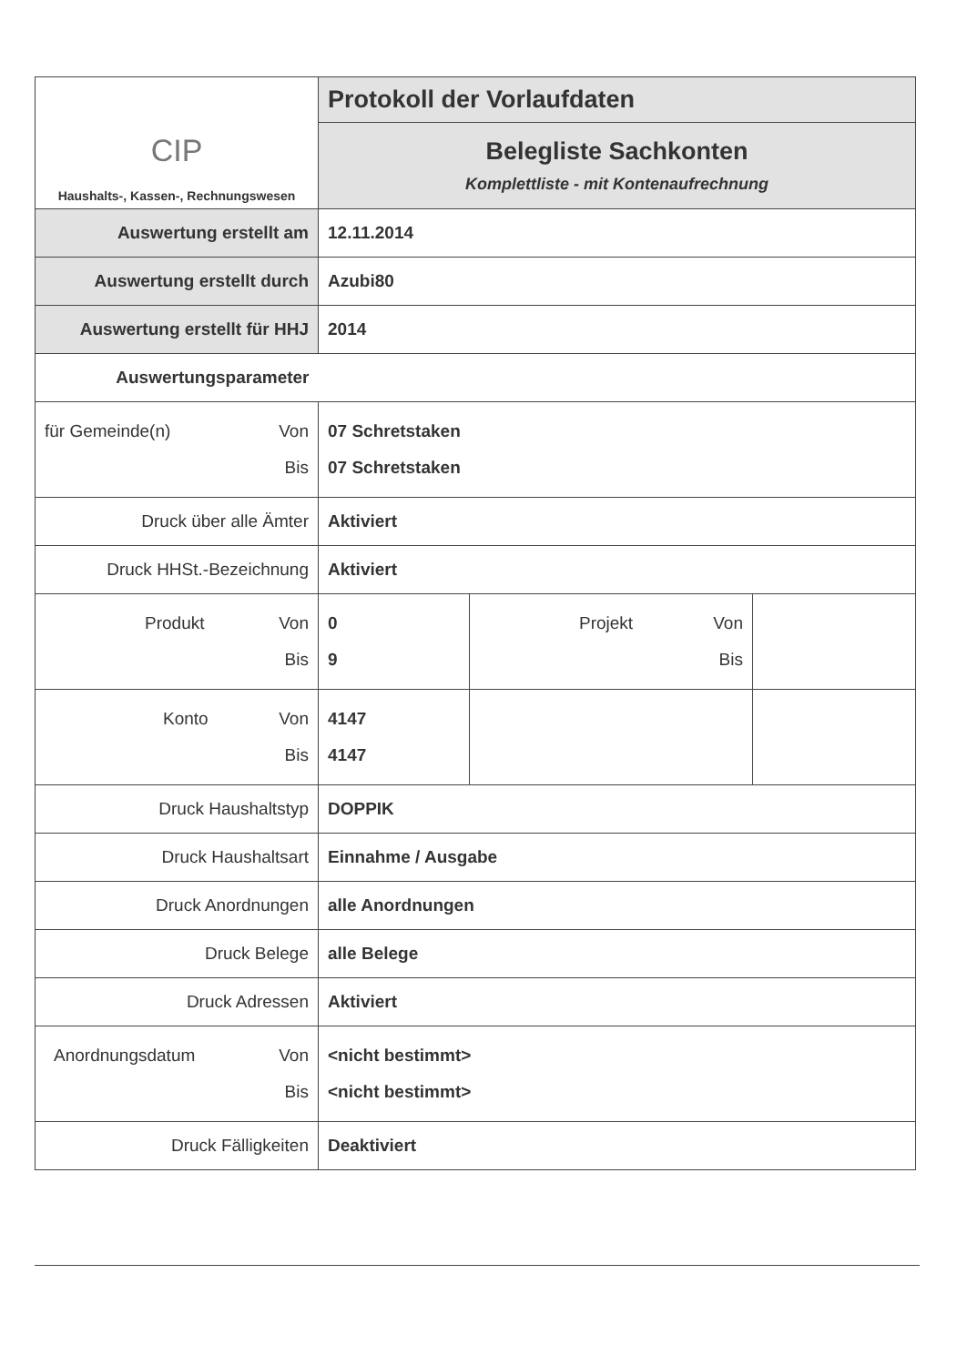| CIP Haushalts-, Kassen-, Rechnungswesen | Protokoll der Vorlaufdaten | | |
| | Belegliste Sachkonten Komplettliste - mit Kontenaufrechnung | | |
| Auswertung erstellt am | 12.11.2014 | | |
| Auswertung erstellt durch | Azubi80 | | |
| Auswertung erstellt für HHJ | 2014 | | |
| Auswertungsparameter | | | |
| für Gemeinde(n) Von Bis | 07 Schretstaken 07 Schretstaken | | |
| Druck über alle Ämter | Aktiviert | | |
| Druck HHSt.-Bezeichnung | Aktiviert | | |
| Produkt Von Bis | 0 9 | Projekt Von Bis | |
| Konto Von Bis | 4147 4147 | | |
| Druck Haushaltstyp | DOPPIK | | |
| Druck Haushaltsart | Einnahme / Ausgabe | | |
| Druck Anordnungen | alle Anordnungen | | |
| Druck Belege | alle Belege | | |
| Druck Adressen | Aktiviert | | |
| Anordnungsdatum Von Bis | <nicht bestimmt> <nicht bestimmt> | | |
| Druck Fälligkeiten | Deaktiviert | | |